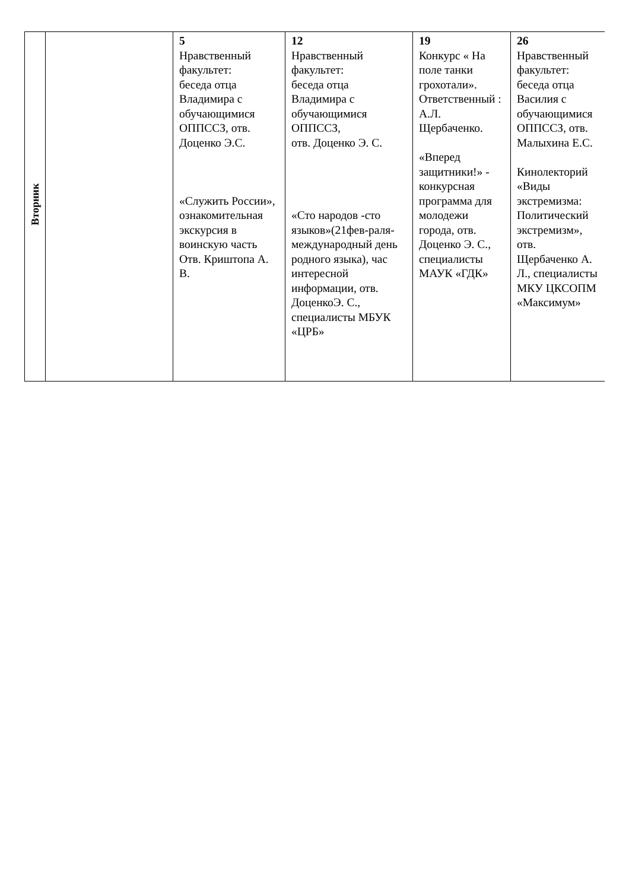| Вторник | | 5 Нравственный факультет: беседа отца Владимира с обучающимися ОППССЗ, отв. Доценко Э.С. «Служить России», ознакомительная экскурсия в воинскую часть Отв. Криштопа А. В. | 12 Нравственный факультет: беседа отца Владимира с обучающимися ОППССЗ, отв. Доценко Э. С. «Сто народов -сто языков»(21фев-раля-международный день родного языка), час интересной информации, отв. ДоценкоЭ. С., специалисты МБУК «ЦРБ» | 19 Конкурс « На поле танки грохотали». Ответственный : А.Л. Щербаченко. «Вперед защитники!» - конкурсная программа для молодежи города, отв. Доценко Э. С., специалисты МАУК «ГДК» | 26 Нравственный факультет: беседа отца Василия с обучающимися ОППССЗ, отв. Малыхина Е.С. Кинолекторий «Виды экстремизма: Политический экстремизм», отв. Щербаченко А. Л., специалисты МКУ ЦКСОПМ «Максимум» |